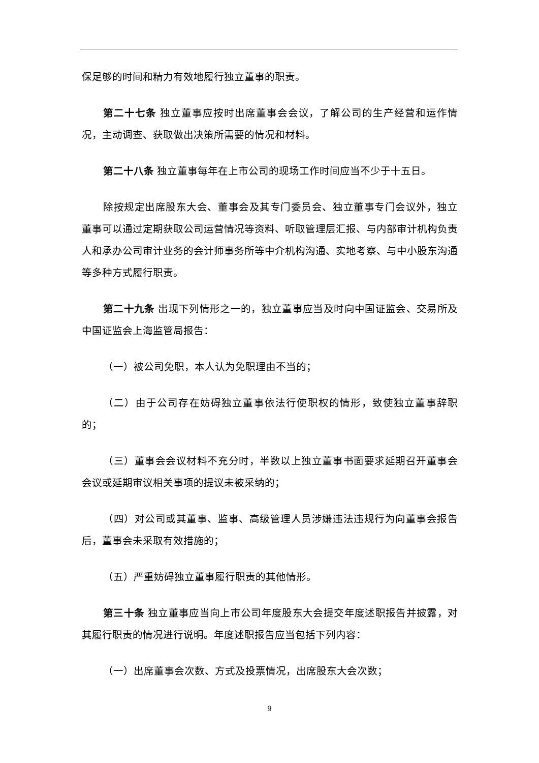保足够的时间和精力有效地履行独立董事的职责。
第二十七条 独立董事应按时出席董事会会议，了解公司的生产经营和运作情况，主动调查、获取做出决策所需要的情况和材料。
第二十八条 独立董事每年在上市公司的现场工作时间应当不少于十五日。
除按规定出席股东大会、董事会及其专门委员会、独立董事专门会议外，独立董事可以通过定期获取公司运营情况等资料、听取管理层汇报、与内部审计机构负责人和承办公司审计业务的会计师事务所等中介机构沟通、实地考察、与中小股东沟通等多种方式履行职责。
第二十九条 出现下列情形之一的，独立董事应当及时向中国证监会、交易所及中国证监会上海监管局报告：
（一）被公司免职，本人认为免职理由不当的；
（二）由于公司存在妨碍独立董事依法行使职权的情形，致使独立董事辞职的；
（三）董事会会议材料不充分时，半数以上独立董事书面要求延期召开董事会会议或延期审议相关事项的提议未被采纳的；
（四）对公司或其董事、监事、高级管理人员涉嫌违法违规行为向董事会报告后，董事会未采取有效措施的；
（五）严重妨碍独立董事履行职责的其他情形。
第三十条 独立董事应当向上市公司年度股东大会提交年度述职报告并披露，对其履行职责的情况进行说明。年度述职报告应当包括下列内容：
（一）出席董事会次数、方式及投票情况，出席股东大会次数；
9